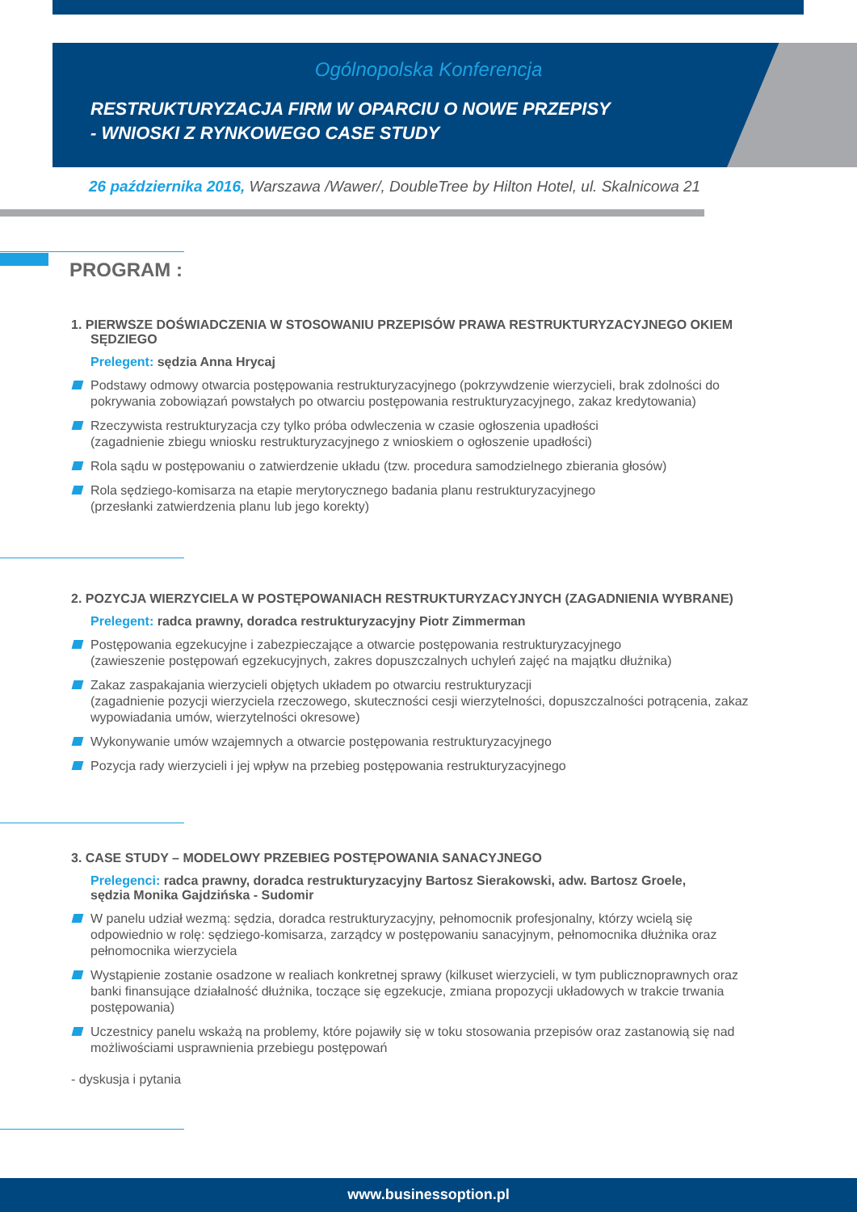Ogólnopolska Konferencja
RESTRUKTURYZACJA FIRM W OPARCIU O NOWE PRZEPISY
- WNIOSKI Z RYNKOWEGO CASE STUDY
26 października 2016, Warszawa /Wawer/, DoubleTree by Hilton Hotel, ul. Skalnicowa 21
PROGRAM :
1. PIERWSZE DOŚWIADCZENIA W STOSOWANIU PRZEPISÓW PRAWA RESTRUKTURYZACYJNEGO OKIEM SĘDZIEGO
Prelegent: sędzia Anna Hrycaj
Podstawy odmowy otwarcia postępowania restrukturyzacyjnego (pokrzywdzenie wierzycieli, brak zdolności do pokrywania zobowiązań powstałych po otwarciu postępowania restrukturyzacyjnego, zakaz kredytowania)
Rzeczywista restrukturyzacja czy tylko próba odwleczenia w czasie ogłoszenia upadłości
(zagadnienie zbiegu wniosku restrukturyzacyjnego z wnioskiem o ogłoszenie upadłości)
Rola sądu w postępowaniu o zatwierdzenie układu (tzw. procedura samodzielnego zbierania głosów)
Rola sędziego-komisarza na etapie merytorycznego badania planu restrukturyzacyjnego
(przesłanki zatwierdzenia planu lub jego korekty)
2. POZYCJA WIERZYCIELA W POSTĘPOWANIACH RESTRUKTURYZACYJNYCH (ZAGADNIENIA WYBRANE)
Prelegent: radca prawny, doradca restrukturyzacyjny Piotr Zimmerman
Postępowania egzekucyjne i zabezpieczające a otwarcie postępowania restrukturyzacyjnego
(zawieszenie postępowań egzekucyjnych, zakres dopuszczalnych uchyleń zajęć na majątku dłużnika)
Zakaz zaspakajania wierzycieli objętych układem po otwarciu restrukturyzacji
(zagadnienie pozycji wierzyciela rzeczowego, skuteczności cesji wierzytelności, dopuszczalności potrącenia, zakaz wypowiadania umów, wierzytelności okresowe)
Wykonywanie umów wzajemnych a otwarcie postępowania restrukturyzacyjnego
Pozycja rady wierzycieli i jej wpływ na przebieg postępowania restrukturyzacyjnego
3. CASE STUDY – MODELOWY PRZEBIEG POSTĘPOWANIA SANACYJNEGO
Prelegenci: radca prawny, doradca restrukturyzacyjny Bartosz Sierakowski, adw. Bartosz Groele,
sędzia Monika Gajdzińska - Sudomir
W panelu udział wezmą: sędzia, doradca restrukturyzacyjny, pełnomocnik profesjonalny, którzy wcielą się odpowiednio w rolę: sędziego-komisarza, zarządcy w postępowaniu sanacyjnym, pełnomocnika dłużnika oraz pełnomocnika wierzyciela
Wystąpienie zostanie osadzone w realiach konkretnej sprawy (kilkuset wierzycieli, w tym publicznoprawnych oraz banki finansujące działalność dłużnika, toczące się egzekucje, zmiana propozycji układowych w trakcie trwania postępowania)
Uczestnicy panelu wskażą na problemy, które pojawiły się w toku stosowania przepisów oraz zastanowią się nad możliwościami usprawnienia przebiegu postępowań
- dyskusja i pytania
www.businessoption.pl